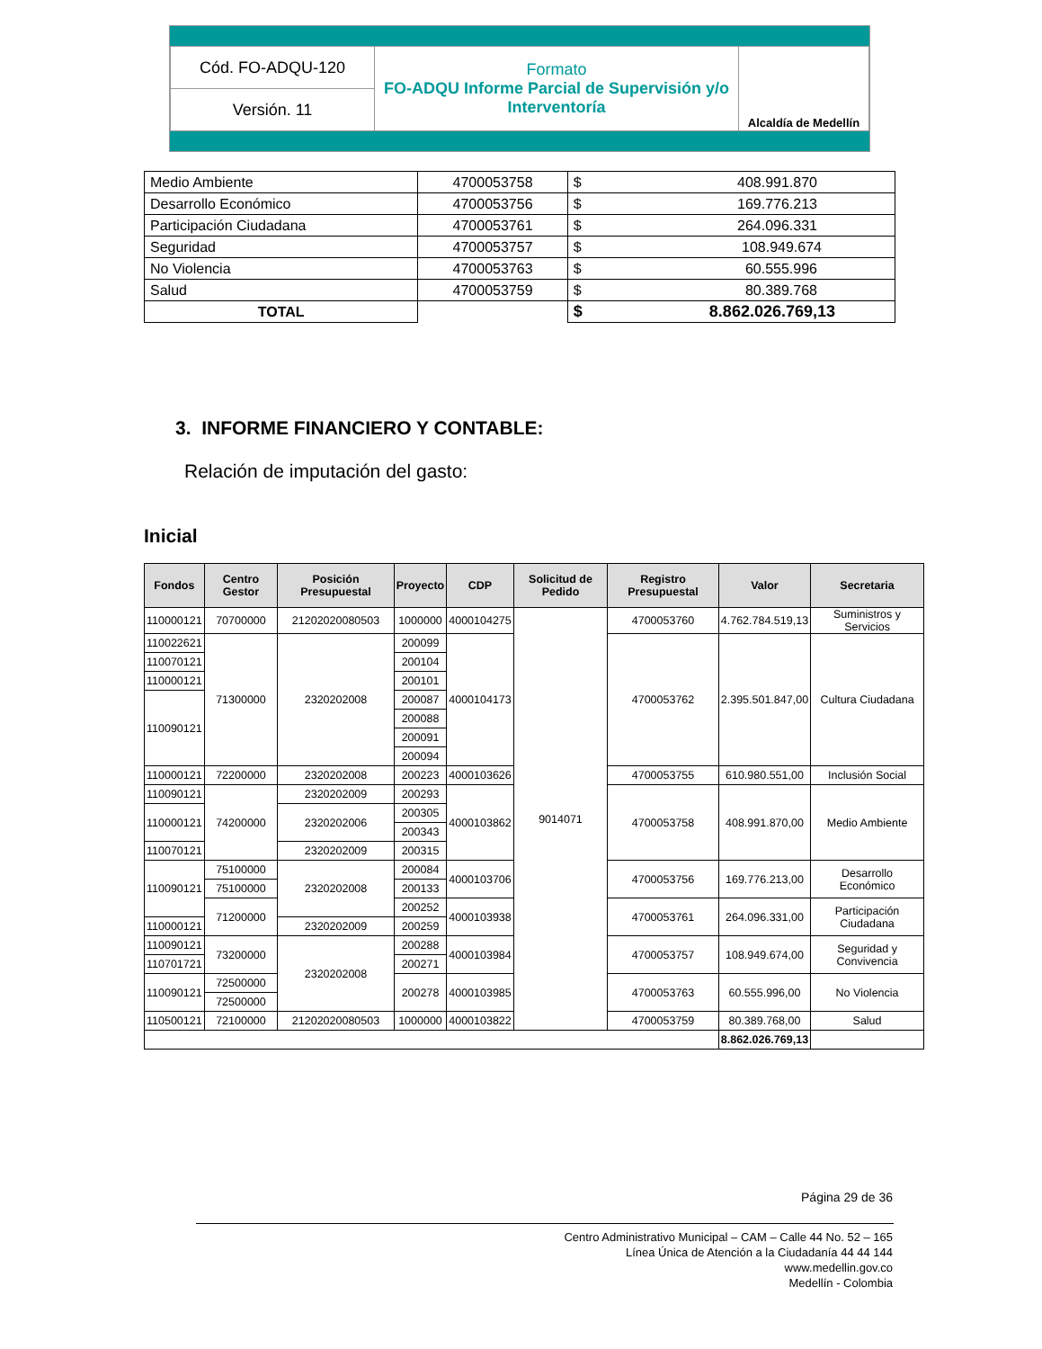| Cód. FO-ADQU-120 | Formato FO-ADQU Informe Parcial de Supervisión y/o Interventoría | Alcaldía de Medellín |
| Versión. 11 | | |
| Medio Ambiente | 4700053758 | $ 408.991.870 |
| Desarrollo Económico | 4700053756 | $ 169.776.213 |
| Participación Ciudadana | 4700053761 | $ 264.096.331 |
| Seguridad | 4700053757 | $ 108.949.674 |
| No Violencia | 4700053763 | $ 60.555.996 |
| Salud | 4700053759 | $ 80.389.768 |
| TOTAL | | $ 8.862.026.769,13 |
3. INFORME FINANCIERO Y CONTABLE:
Relación de imputación del gasto:
Inicial
| Fondos | Centro Gestor | Posición Presupuestal | Proyecto | CDP | Solicitud de Pedido | Registro Presupuestal | Valor | Secretaria |
| --- | --- | --- | --- | --- | --- | --- | --- | --- |
| 110000121 | 70700000 | 21202020080503 | 1000000 | 4000104275 | 9014071 | 4700053760 | 4.762.784.519,13 | Suministros y Servicios |
| 110022621 | 71300000 | 2320202008 | 200099 | 4000104173 | | 4700053762 | 2.395.501.847,00 | Cultura Ciudadana |
| 110070121 | | | 200104 | | | | | |
| 110000121 | | | 200101 | | | | | |
| 110090121 | | | 200087 | | | | | |
| | | | 200088 | | | | | |
| | | | 200091 | | | | | |
| | | | 200094 | | | | | |
| 110000121 | 72200000 | 2320202008 | 200223 | 4000103626 | | 4700053755 | 610.980.551,00 | Inclusión Social |
| 110090121 | 74200000 | 2320202009 | 200293 | 4000103862 | | 4700053758 | 408.991.870,00 | Medio Ambiente |
| 110000121 | | 2320202006 | 200305 | | | | | |
| | | | 200343 | | | | | |
| 110070121 | | 2320202009 | 200315 | | | | | |
| 110090121 | 75100000 | 2320202008 | 200084 | 4000103706 | | 4700053756 | 169.776.213,00 | Desarrollo Económico |
| | 75100000 | | 200133 | | | | | |
| | 71200000 | | 200252 | 4000103938 | | 4700053761 | 264.096.331,00 | Participación Ciudadana |
| 110000121 | | 2320202009 | 200259 | | | | | |
| 110090121 | 73200000 | 2320202008 | 200288 | 4000103984 | | 4700053757 | 108.949.674,00 | Seguridad y Convivencia |
| 110701721 | | | 200271 | | | | | |
| 110090121 | 72500000 | | 200278 | 4000103985 | | 4700053763 | 60.555.996,00 | No Violencia |
| | 72500000 | | | | | | | |
| 110500121 | 72100000 | 21202020080503 | 1000000 | 4000103822 | | 4700053759 | 80.389.768,00 | Salud |
| | | | | | | | 8.862.026.769,13 | |
Página 29 de 36
Centro Administrativo Municipal – CAM – Calle 44 No. 52 – 165
Línea Única de Atención a la Ciudadanía 44 44 144
www.medellin.gov.co
Medellín - Colombia